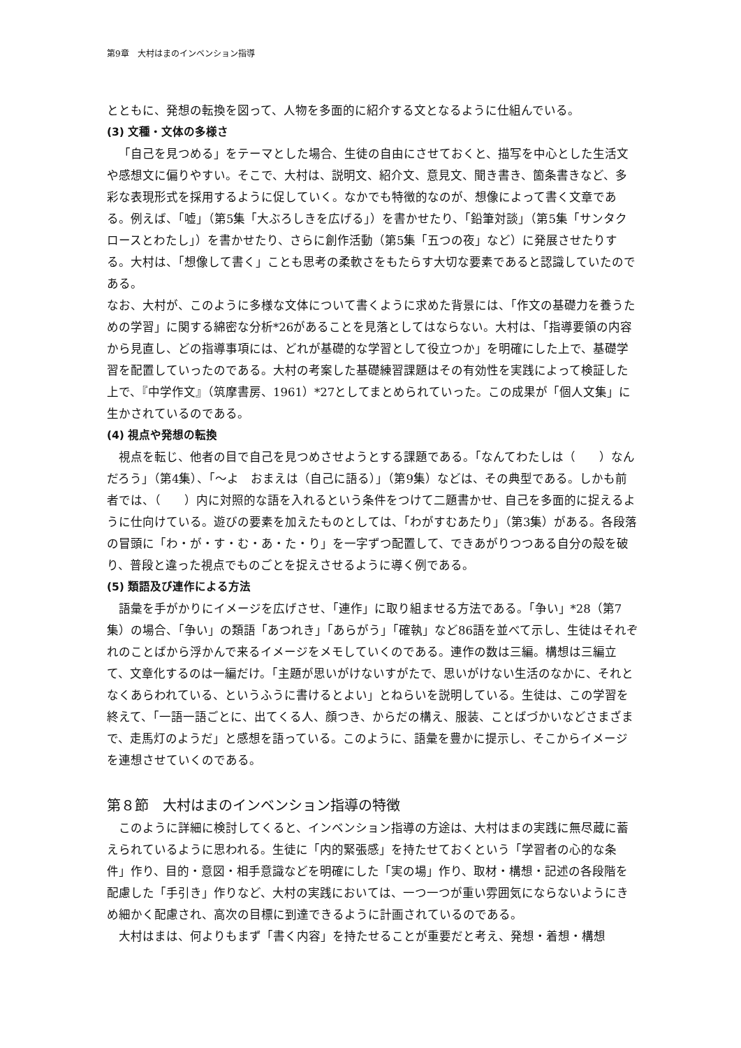第9章　大村はまのインベンション指導
とともに、発想の転換を図って、人物を多面的に紹介する文となるように仕組んでいる。
(3) 文種・文体の多様さ
「自己を見つめる」をテーマとした場合、生徒の自由にさせておくと、描写を中心とした生活文や感想文に偏りやすい。そこで、大村は、説明文、紹介文、意見文、聞き書き、箇条書きなど、多彩な表現形式を採用するように促していく。なかでも特徴的なのが、想像によって書く文章である。例えば、「嘘」（第5集「大ぶろしきを広げる」）を書かせたり、「鉛筆対談」（第5集「サンタクロースとわたし」）を書かせたり、さらに創作活動（第5集「五つの夜」など）に発展させたりする。大村は、「想像して書く」ことも思考の柔軟さをもたらす大切な要素であると認識していたのである。
なお、大村が、このように多様な文体について書くように求めた背景には、「作文の基礎力を養うための学習」に関する綿密な分析*26があることを見落としてはならない。大村は、「指導要領の内容から見直し、どの指導事項には、どれが基礎的な学習として役立つか」を明確にした上で、基礎学習を配置していったのである。大村の考案した基礎練習課題はその有効性を実践によって検証した上で、『中学作文』（筑摩書房、1961）*27としてまとめられていった。この成果が「個人文集」に生かされているのである。
(4) 視点や発想の転換
視点を転じ、他者の目で自己を見つめさせようとする課題である。「なんてわたしは（　　）なんだろう」（第4集）、「～よ　おまえは（自己に語る）」（第9集）などは、その典型である。しかも前者では、（　　）内に対照的な語を入れるという条件をつけて二題書かせ、自己を多面的に捉えるように仕向けている。遊びの要素を加えたものとしては、「わがすむあたり」（第3集）がある。各段落の冒頭に「わ・が・す・む・あ・た・り」を一字ずつ配置して、できあがりつつある自分の殻を破り、普段と違った視点でものごとを捉えさせるように導く例である。
(5) 類語及び連作による方法
語彙を手がかりにイメージを広げさせ、「連作」に取り組ませる方法である。「争い」*28（第7集）の場合、「争い」の類語「あつれき」「あらがう」「確執」など86語を並べて示し、生徒はそれぞれのことばから浮かんで来るイメージをメモしていくのである。連作の数は三編。構想は三編立て、文章化するのは一編だけ。「主題が思いがけないすがたで、思いがけない生活のなかに、それとなくあらわれている、というふうに書けるとよい」とねらいを説明している。生徒は、この学習を終えて、「一語一語ごとに、出てくる人、顔つき、からだの構え、服装、ことばづかいなどさまざまで、走馬灯のようだ」と感想を語っている。このように、語彙を豊かに提示し、そこからイメージを連想させていくのである。
第８節　大村はまのインベンション指導の特徴
このように詳細に検討してくると、インベンション指導の方途は、大村はまの実践に無尽蔵に蓄えられているように思われる。生徒に「内的緊張感」を持たせておくという「学習者の心的な条件」作り、目的・意図・相手意識などを明確にした「実の場」作り、取材・構想・記述の各段階を配慮した「手引き」作りなど、大村の実践においては、一つ一つが重い雰囲気にならないようにきめ細かく配慮され、高次の目標に到達できるように計画されているのである。
大村はまは、何よりもまず「書く内容」を持たせることが重要だと考え、発想・着想・構想